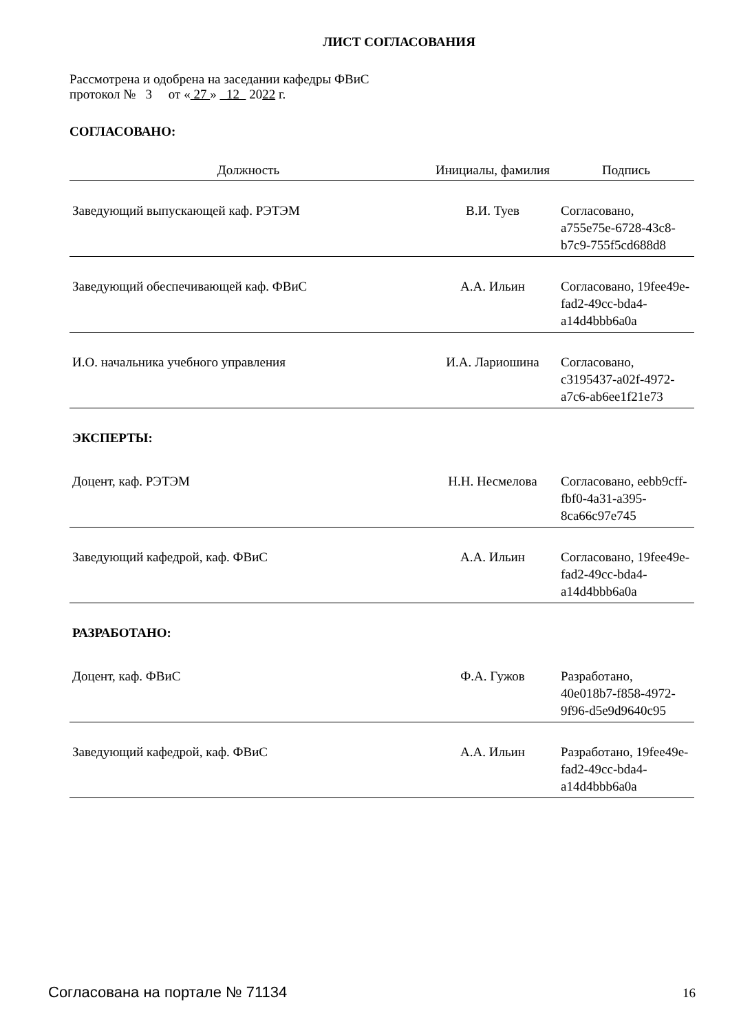ЛИСТ СОГЛАСОВАНИЯ
Рассмотрена и одобрена на заседании кафедры ФВиС
протокол № 3 от « 27 » 12 2022 г.
СОГЛАСОВАНО:
| Должность | Инициалы, фамилия | Подпись |
| --- | --- | --- |
| Заведующий выпускающей каф. РЭТЭМ | В.И. Туев | Согласовано, a755e75e-6728-43c8-b7c9-755f5cd688d8 |
| Заведующий обеспечивающей каф. ФВиС | А.А. Ильин | Согласовано, 19fee49e-fad2-49cc-bda4-a14d4bbb6a0a |
| И.О. начальника учебного управления | И.А. Лариошина | Согласовано, c3195437-a02f-4972-a7c6-ab6ee1f21e73 |
| ЭКСПЕРТЫ: | | |
| Доцент, каф. РЭТЭМ | Н.Н. Несмелова | Согласовано, eebb9cff-fbf0-4a31-a395-8ca66c97e745 |
| Заведующий кафедрой, каф. ФВиС | А.А. Ильин | Согласовано, 19fee49e-fad2-49cc-bda4-a14d4bbb6a0a |
| РАЗРАБОТАНО: | | |
| Доцент, каф. ФВиС | Ф.А. Гужов | Разработано, 40e018b7-f858-4972-9f96-d5e9d9640c95 |
| Заведующий кафедрой, каф. ФВиС | А.А. Ильин | Разработано, 19fee49e-fad2-49cc-bda4-a14d4bbb6a0a |
Согласована на портале № 71134 16